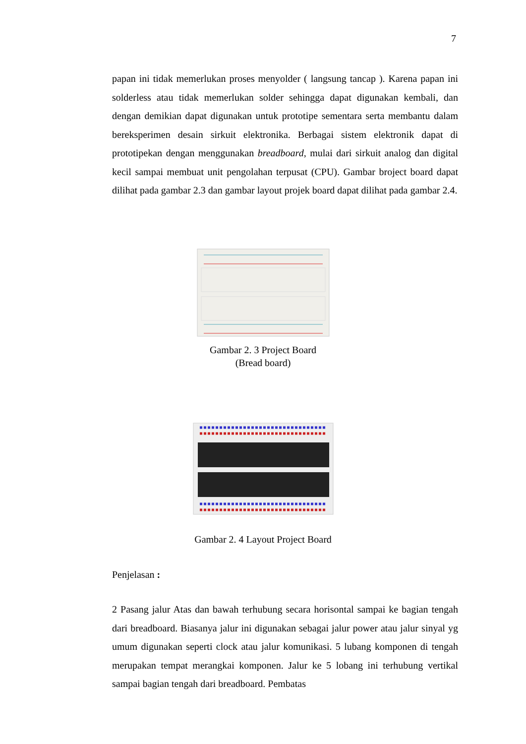7
papan ini tidak memerlukan proses menyolder ( langsung tancap ). Karena papan ini solderless atau tidak memerlukan solder sehingga dapat digunakan kembali, dan dengan demikian dapat digunakan untuk prototipe sementara serta membantu dalam bereksperimen desain sirkuit elektronika. Berbagai sistem elektronik dapat di prototipekan dengan menggunakan breadboard, mulai dari sirkuit analog dan digital kecil sampai membuat unit pengolahan terpusat (CPU). Gambar broject board dapat dilihat pada gambar 2.3 dan gambar layout projek board dapat dilihat pada gambar 2.4.
Gambar 2. 3 Project Board
(Bread board)
Gambar 2. 4 Layout Project Board
Penjelasan :
2 Pasang jalur Atas dan bawah terhubung secara horisontal sampai ke bagian tengah dari breadboard. Biasanya jalur ini digunakan sebagai jalur power atau jalur sinyal yg umum digunakan seperti clock atau jalur komunikasi. 5 lubang komponen di tengah merupakan tempat merangkai komponen. Jalur ke 5 lobang ini terhubung vertikal sampai bagian tengah dari breadboard. Pembatas